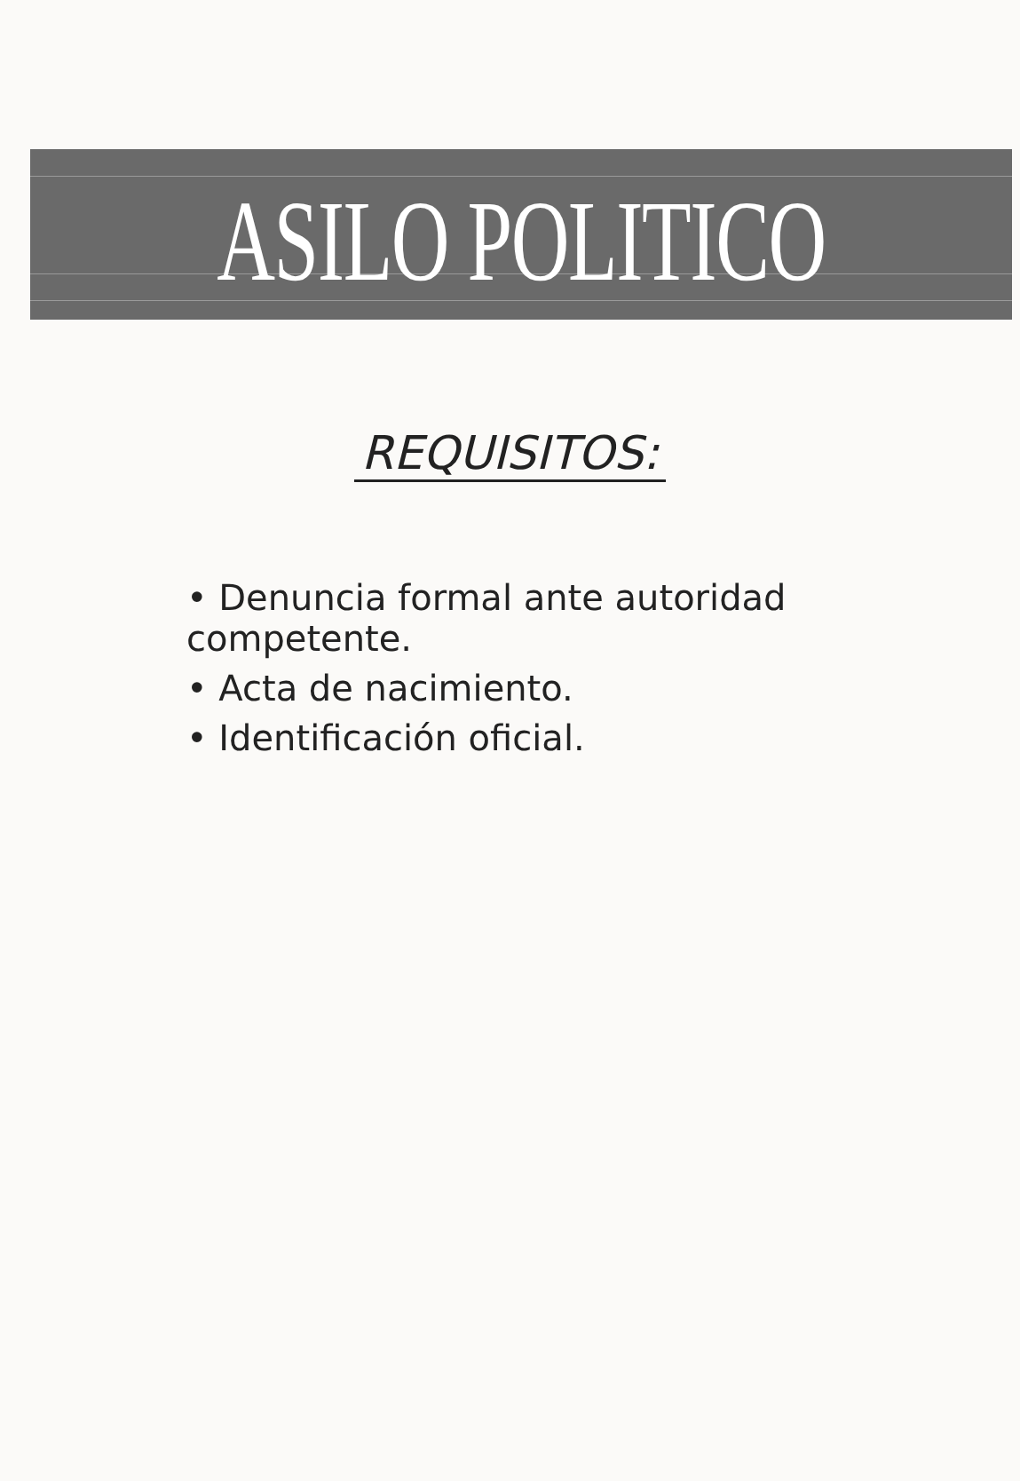ASILO POLITICO
REQUISITOS:
• Denuncia formal ante autoridad competente.
• Acta de nacimiento.
• Identificación oficial.